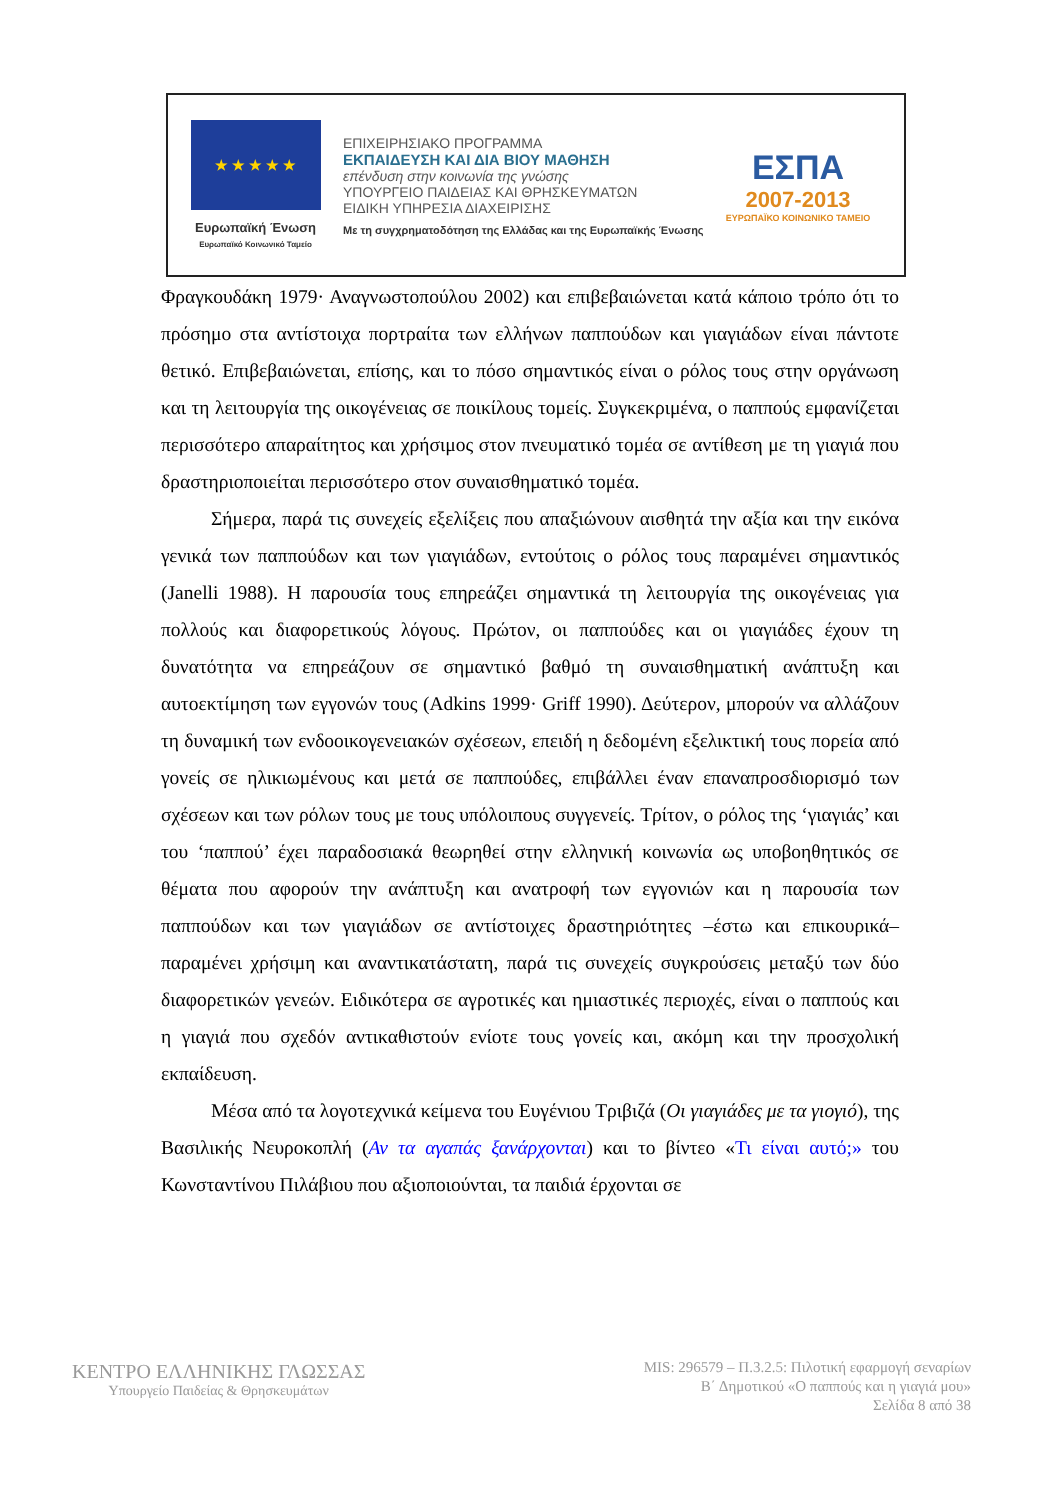★ ★ ★ ★ ★
Ευρωπαϊκή Ένωση
Ευρωπαϊκό Κοινωνικό Ταμείο
ΕΠΙΧΕΙΡΗΣΙΑΚΟ ΠΡΟΓΡΑΜΜΑ
ΕΚΠΑΙΔΕΥΣΗ ΚΑΙ ΔΙΑ ΒΙΟΥ ΜΑΘΗΣΗ
επένδυση στην κοινωνία της γνώσης
ΥΠΟΥΡΓΕΙΟ ΠΑΙΔΕΙΑΣ ΚΑΙ ΘΡΗΣΚΕΥΜΑΤΩΝ
ΕΙΔΙΚΗ ΥΠΗΡΕΣΙΑ ΔΙΑΧΕΙΡΙΣΗΣ
Με τη συγχρηματοδότηση της Ελλάδας και της Ευρωπαϊκής Ένωσης
ΕΣΠΑ
2007-2013
ΕΥΡΩΠΑΪΚΟ ΚΟΙΝΩΝΙΚΟ ΤΑΜΕΙΟ
Φραγκουδάκη 1979· Αναγνωστοπούλου 2002) και επιβεβαιώνεται κατά κάποιο τρόπο ότι το πρόσημο στα αντίστοιχα πορτραίτα των ελλήνων παππούδων και γιαγιάδων είναι πάντοτε θετικό. Επιβεβαιώνεται, επίσης, και το πόσο σημαντικός είναι ο ρόλος τους στην οργάνωση και τη λειτουργία της οικογένειας σε ποικίλους τομείς. Συγκεκριμένα, ο παππούς εμφανίζεται περισσότερο απαραίτητος και χρήσιμος στον πνευματικό τομέα σε αντίθεση με τη γιαγιά που δραστηριοποιείται περισσότερο στον συναισθηματικό τομέα.
Σήμερα, παρά τις συνεχείς εξελίξεις που απαξιώνουν αισθητά την αξία και την εικόνα γενικά των παππούδων και των γιαγιάδων, εντούτοις ο ρόλος τους παραμένει σημαντικός (Janelli 1988). Η παρουσία τους επηρεάζει σημαντικά τη λειτουργία της οικογένειας για πολλούς και διαφορετικούς λόγους. Πρώτον, οι παππούδες και οι γιαγιάδες έχουν τη δυνατότητα να επηρεάζουν σε σημαντικό βαθμό τη συναισθηματική ανάπτυξη και αυτοεκτίμηση των εγγονών τους (Adkins 1999· Griff 1990). Δεύτερον, μπορούν να αλλάζουν τη δυναμική των ενδοοικογενειακών σχέσεων, επειδή η δεδομένη εξελικτική τους πορεία από γονείς σε ηλικιωμένους και μετά σε παππούδες, επιβάλλει έναν επαναπροσδιορισμό των σχέσεων και των ρόλων τους με τους υπόλοιπους συγγενείς. Τρίτον, ο ρόλος της ‘γιαγιάς’ και του ‘παππού’ έχει παραδοσιακά θεωρηθεί στην ελληνική κοινωνία ως υποβοηθητικός σε θέματα που αφορούν την ανάπτυξη και ανατροφή των εγγονιών και η παρουσία των παππούδων και των γιαγιάδων σε αντίστοιχες δραστηριότητες –έστω και επικουρικά– παραμένει χρήσιμη και αναντικατάστατη, παρά τις συνεχείς συγκρούσεις μεταξύ των δύο διαφορετικών γενεών. Ειδικότερα σε αγροτικές και ημιαστικές περιοχές, είναι ο παππούς και η γιαγιά που σχεδόν αντικαθιστούν ενίοτε τους γονείς και, ακόμη και την προσχολική εκπαίδευση.
Μέσα από τα λογοτεχνικά κείμενα του Ευγένιου Τριβιζά (Οι γιαγιάδες με τα γιογιό), της Βασιλικής Νευροκοπλή (Αν τα αγαπάς ξανάρχονται) και το βίντεο «Τι είναι αυτό;» του Κωνσταντίνου Πιλάβιου που αξιοποιούνται, τα παιδιά έρχονται σε
ΚΕΝΤΡΟ ΕΛΛΗΝΙΚΗΣ ΓΛΩΣΣΑΣ
Υπουργείο Παιδείας & Θρησκευμάτων
MIS: 296579 – Π.3.2.5: Πιλοτική εφαρμογή σεναρίων
Β΄ Δημοτικού «Ο παππούς και η γιαγιά μου»
Σελίδα 8 από 38